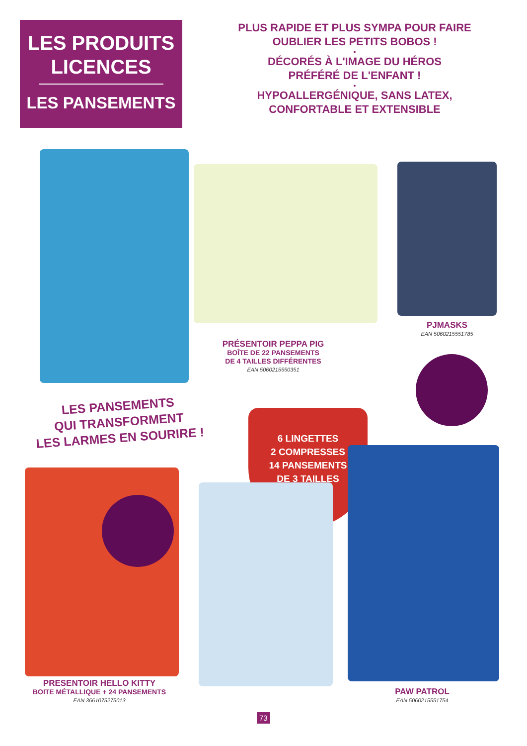LES PRODUITS LICENCES
LES PANSEMENTS
PLUS RAPIDE ET PLUS SYMPA POUR FAIRE
OUBLIER LES PETITS BOBOS !
•
DÉCORÉS À L'IMAGE DU HÉROS
PRÉFÉRÉ DE L'ENFANT !
•
HYPOALLERGÉNIQUE, SANS LATEX,
CONFORTABLE ET EXTENSIBLE
PJMASKS
EAN 5060215551785
PRÉSENTOIR PEPPA PIG
BOÎTE DE 22 PANSEMENTS
DE 4 TAILLES DIFFÉRENTES
EAN 5060215550351
LES PANSEMENTS
QUI TRANSFORMENT
LES LARMES EN SOURIRE !
6 LINGETTES
2 COMPRESSES
14 PANSEMENTS
DE 3 TAILLES
PRESENTOIR HELLO KITTY
BOITE MÉTALLIQUE + 24 PANSEMENTS
EAN 3661075275013
PAW PATROL
EAN 5060215551754
73